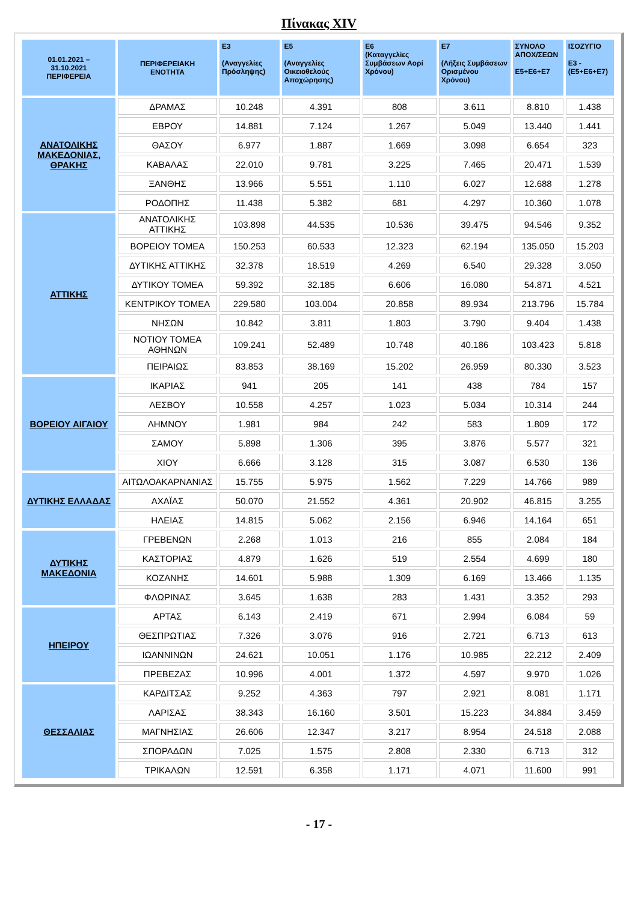Πίνακας XIV
| 01.01.2021 – 31.10.2021 ΠΕΡΙΦΕΡΕΙΑ | ΠΕΡΙΦΕΡΕΙΑΚΗ ΕΝΟΤΗΤΑ | E3 (Αναγγελίες Πρόσληψης) | E5 (Αναγγελίες Οικειοθελούς Αποχώρησης) | E6 (Καταγγελίες Συμβάσεων Αορί Χρόνου) | E7 (Λήξεις Συμβάσεων Ορισμένου Χρόνου) | ΣΥΝΟΛΟ ΑΠΟΧ/ΣΕΩΝ E5+E6+E7 | ΙΣΟΖΥΓΙΟ E3 -(E5+E6+E7) |
| --- | --- | --- | --- | --- | --- | --- | --- |
| ΑΝΑΤΟΛΙΚΗΣ ΜΑΚΕΔΟΝΙΑΣ, ΘΡΑΚΗΣ | ΔΡΑΜΑΣ | 10.248 | 4.391 | 808 | 3.611 | 8.810 | 1.438 |
| | ΕΒΡΟΥ | 14.881 | 7.124 | 1.267 | 5.049 | 13.440 | 1.441 |
| | ΘΑΣΟΥ | 6.977 | 1.887 | 1.669 | 3.098 | 6.654 | 323 |
| | ΚΑΒΑΛΑΣ | 22.010 | 9.781 | 3.225 | 7.465 | 20.471 | 1.539 |
| | ΞΑΝΘΗΣ | 13.966 | 5.551 | 1.110 | 6.027 | 12.688 | 1.278 |
| | ΡΟΔΟΠΗΣ | 11.438 | 5.382 | 681 | 4.297 | 10.360 | 1.078 |
| ΑΤΤΙΚΗΣ | ΑΝΑΤΟΛΙΚΗΣ ΑΤΤΙΚΗΣ | 103.898 | 44.535 | 10.536 | 39.475 | 94.546 | 9.352 |
| | ΒΟΡΕΙΟΥ ΤΟΜΕΑ | 150.253 | 60.533 | 12.323 | 62.194 | 135.050 | 15.203 |
| | ΔΥΤΙΚΗΣ ΑΤΤΙΚΗΣ | 32.378 | 18.519 | 4.269 | 6.540 | 29.328 | 3.050 |
| | ΔΥΤΙΚΟΥ ΤΟΜΕΑ | 59.392 | 32.185 | 6.606 | 16.080 | 54.871 | 4.521 |
| | ΚΕΝΤΡΙΚΟΥ ΤΟΜΕΑ | 229.580 | 103.004 | 20.858 | 89.934 | 213.796 | 15.784 |
| | ΝΗΣΩΝ | 10.842 | 3.811 | 1.803 | 3.790 | 9.404 | 1.438 |
| | ΝΟΤΙΟΥ ΤΟΜΕΑ ΑΘΗΝΩΝ | 109.241 | 52.489 | 10.748 | 40.186 | 103.423 | 5.818 |
| | ΠΕΙΡΑΙΩΣ | 83.853 | 38.169 | 15.202 | 26.959 | 80.330 | 3.523 |
| ΒΟΡΕΙΟΥ ΑΙΓΑΙΟΥ | ΙΚΑΡΙΑΣ | 941 | 205 | 141 | 438 | 784 | 157 |
| | ΛΕΣΒΟΥ | 10.558 | 4.257 | 1.023 | 5.034 | 10.314 | 244 |
| | ΛΗΜΝΟΥ | 1.981 | 984 | 242 | 583 | 1.809 | 172 |
| | ΣΑΜΟΥ | 5.898 | 1.306 | 395 | 3.876 | 5.577 | 321 |
| | ΧΙΟΥ | 6.666 | 3.128 | 315 | 3.087 | 6.530 | 136 |
| ΔΥΤΙΚΗΣ ΕΛΛΑΔΑΣ | ΑΙΤΩΛΟΑΚΑΡΝΑΝΙΑΣ | 15.755 | 5.975 | 1.562 | 7.229 | 14.766 | 989 |
| | ΑΧΑΪΑΣ | 50.070 | 21.552 | 4.361 | 20.902 | 46.815 | 3.255 |
| | ΗΛΕΙΑΣ | 14.815 | 5.062 | 2.156 | 6.946 | 14.164 | 651 |
| ΔΥΤΙΚΗΣ ΜΑΚΕΔΟΝΙΑ | ΓΡΕΒΕΝΩΝ | 2.268 | 1.013 | 216 | 855 | 2.084 | 184 |
| | ΚΑΣΤΟΡΙΑΣ | 4.879 | 1.626 | 519 | 2.554 | 4.699 | 180 |
| | ΚΟΖΑΝΗΣ | 14.601 | 5.988 | 1.309 | 6.169 | 13.466 | 1.135 |
| | ΦΛΩΡΙΝΑΣ | 3.645 | 1.638 | 283 | 1.431 | 3.352 | 293 |
| ΗΠΕΙΡΟΥ | ΑΡΤΑΣ | 6.143 | 2.419 | 671 | 2.994 | 6.084 | 59 |
| | ΘΕΣΠΡΩΤΙΑΣ | 7.326 | 3.076 | 916 | 2.721 | 6.713 | 613 |
| | ΙΩΑΝΝΙΝΩΝ | 24.621 | 10.051 | 1.176 | 10.985 | 22.212 | 2.409 |
| | ΠΡΕΒΕΖΑΣ | 10.996 | 4.001 | 1.372 | 4.597 | 9.970 | 1.026 |
| ΘΕΣΣΑΛΙΑΣ | ΚΑΡΔΙΤΣΑΣ | 9.252 | 4.363 | 797 | 2.921 | 8.081 | 1.171 |
| | ΛΑΡΙΣΑΣ | 38.343 | 16.160 | 3.501 | 15.223 | 34.884 | 3.459 |
| | ΜΑΓΝΗΣΙΑΣ | 26.606 | 12.347 | 3.217 | 8.954 | 24.518 | 2.088 |
| | ΣΠΟΡΑΔΩΝ | 7.025 | 1.575 | 2.808 | 2.330 | 6.713 | 312 |
| | ΤΡΙΚΑΛΩΝ | 12.591 | 6.358 | 1.171 | 4.071 | 11.600 | 991 |
- 17 -